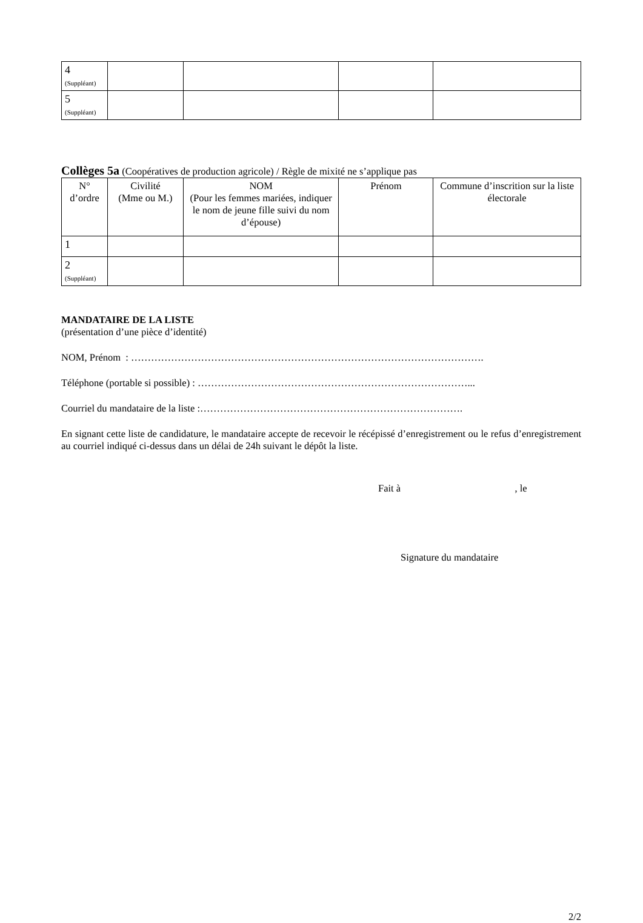| 4 (Suppléant) | | | | |
| 5 (Suppléant) | | | | |
Collèges 5a (Coopératives de production agricole) / Règle de mixité ne s’applique pas
| N° d’ordre | Civilité (Mme ou M.) | NOM (Pour les femmes mariées, indiquer le nom de jeune fille suivi du nom d’épouse) | Prénom | Commune d’inscrition sur la liste électorale |
| --- | --- | --- | --- | --- |
| 1 | | | | |
| 2 (Suppléant) | | | | |
MANDATAIRE DE LA LISTE
(présentation d’une pièce d’identité)
NOM, Prénom : …………………………………………………………………………………………….
Téléphone (portable si possible) : ………………………………………………………………………...
Courriel du mandataire de la liste :…………………………………………………………………….
En signant cette liste de candidature, le mandataire accepte de recevoir le récépissé d’enregistrement ou le refus d’enregistrement au courriel indiqué ci-dessus dans un délai de 24h suivant le dépôt la liste.
Fait à , le
Signature du mandataire
2/2